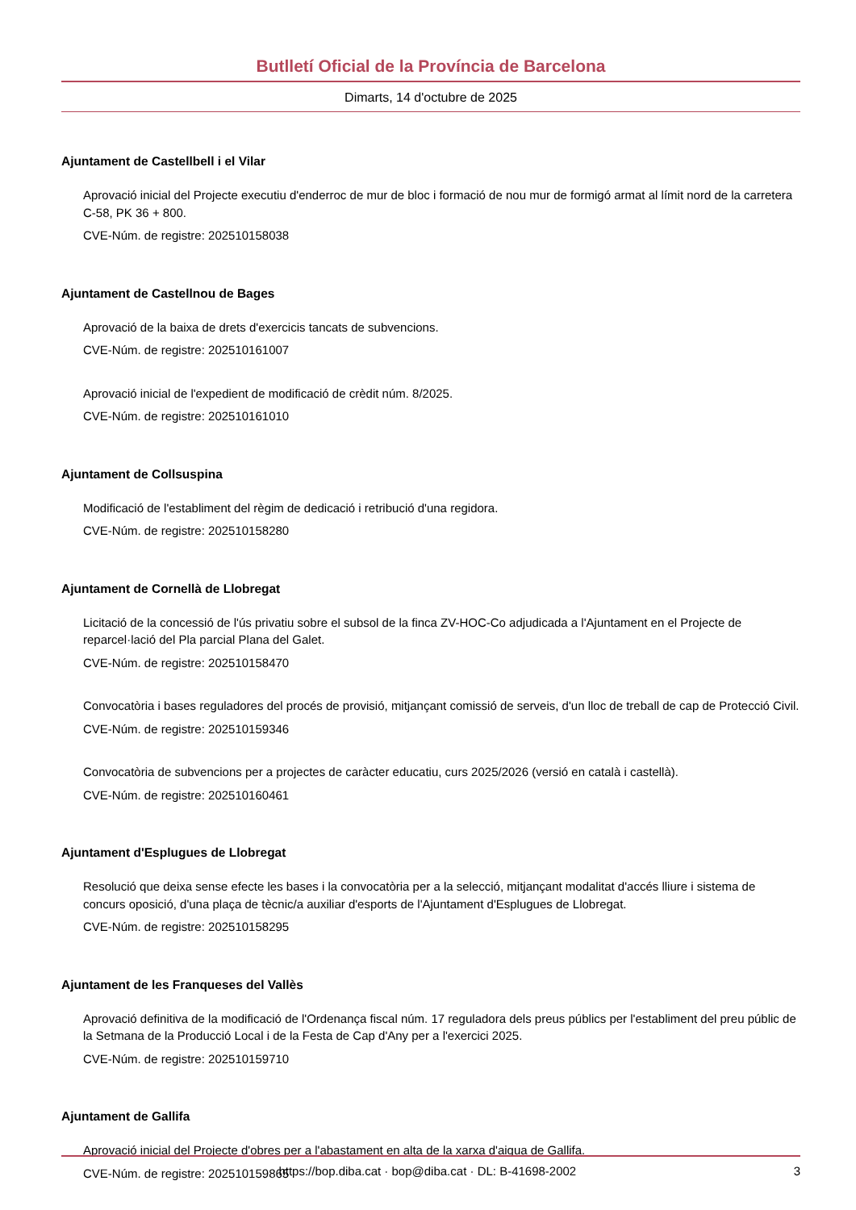Butlletí Oficial de la Província de Barcelona
Dimarts, 14 d'octubre de 2025
Ajuntament de Castellbell i el Vilar
Aprovació inicial del Projecte executiu d'enderroc de mur de bloc i formació de nou mur de formigó armat al límit nord de la carretera C-58, PK 36 + 800.
CVE-Núm. de registre: 202510158038
Ajuntament de Castellnou de Bages
Aprovació de la baixa de drets d'exercicis tancats de subvencions.
CVE-Núm. de registre: 202510161007
Aprovació inicial de l'expedient de modificació de crèdit núm. 8/2025.
CVE-Núm. de registre: 202510161010
Ajuntament de Collsuspina
Modificació de l'establiment del règim de dedicació i retribució d'una regidora.
CVE-Núm. de registre: 202510158280
Ajuntament de Cornellà de Llobregat
Licitació de la concessió de l'ús privatiu sobre el subsol de la finca ZV-HOC-Co adjudicada a l'Ajuntament en el Projecte de reparcel·lació del Pla parcial Plana del Galet.
CVE-Núm. de registre: 202510158470
Convocatòria i bases reguladores del procés de provisió, mitjançant comissió de serveis, d'un lloc de treball de cap de Protecció Civil.
CVE-Núm. de registre: 202510159346
Convocatòria de subvencions per a projectes de caràcter educatiu, curs 2025/2026 (versió en català i castellà).
CVE-Núm. de registre: 202510160461
Ajuntament d'Esplugues de Llobregat
Resolució que deixa sense efecte les bases i la convocatòria per a la selecció, mitjançant modalitat d'accés lliure i sistema de concurs oposició, d'una plaça de tècnic/a auxiliar d'esports de l'Ajuntament d'Esplugues de Llobregat.
CVE-Núm. de registre: 202510158295
Ajuntament de les Franqueses del Vallès
Aprovació definitiva de la modificació de l'Ordenança fiscal núm. 17 reguladora dels preus públics per l'establiment del preu públic de la Setmana de la Producció Local i de la Festa de Cap d'Any per a l'exercici 2025.
CVE-Núm. de registre: 202510159710
Ajuntament de Gallifa
Aprovació inicial del Projecte d'obres per a l'abastament en alta de la xarxa d'aigua de Gallifa.
CVE-Núm. de registre: 202510159865
https://bop.diba.cat · bop@diba.cat · DL: B-41698-2002 3